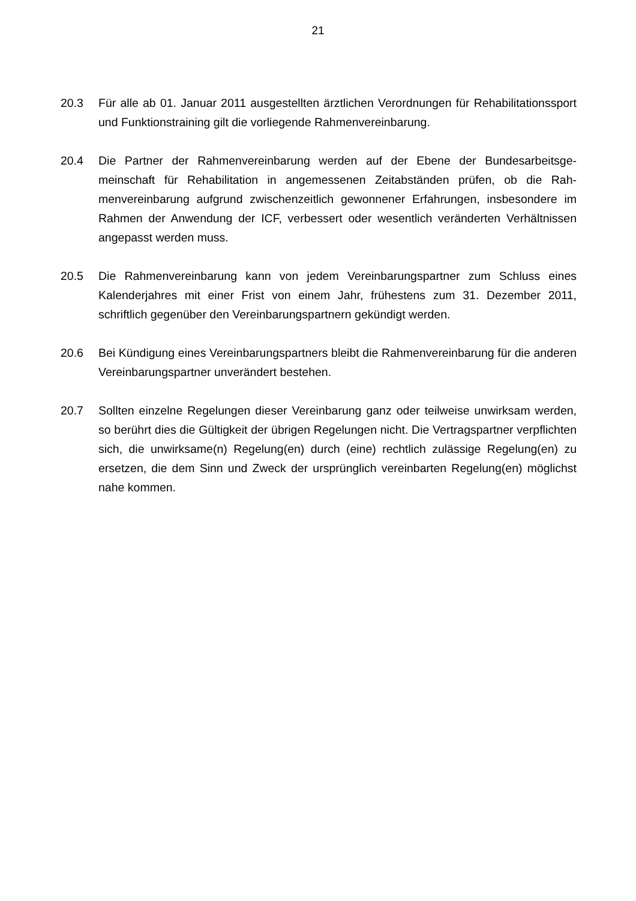21
20.3 Für alle ab 01. Januar 2011 ausgestellten ärztlichen Verordnungen für Rehabilitati­onssport und Funktionstraining gilt die vorliegende Rahmenvereinbarung.
20.4 Die Partner der Rahmenvereinbarung werden auf der Ebene der Bundesarbeitsge­meinschaft für Rehabilitation in angemessenen Zeitabständen prüfen, ob die Rah­menvereinbarung aufgrund zwischenzeitlich gewonnener Erfahrungen, insbesonde­re im Rahmen der Anwendung der ICF, verbessert oder wesentlich veränderten Verhältnissen angepasst werden muss.
20.5 Die Rahmenvereinbarung kann von jedem Vereinbarungspartner zum Schluss ei­nes Kalenderjahres mit einer Frist von einem Jahr, frühestens zum 31. Dezember 2011, schriftlich gegenüber den Vereinbarungspartnern gekündigt werden.
20.6 Bei Kündigung eines Vereinbarungspartners bleibt die Rahmenvereinbarung für die anderen Vereinbarungspartner unverändert bestehen.
20.7 Sollten einzelne Regelungen dieser Vereinbarung ganz oder teilweise unwirksam werden, so berührt dies die Gültigkeit der übrigen Regelungen nicht. Die Vertrags­partner verpflichten sich, die unwirksame(n) Regelung(en) durch (eine) rechtlich zu­lässige Regelung(en) zu ersetzen, die dem Sinn und Zweck der ursprünglich ver­einbarten Regelung(en) möglichst nahe kommen.